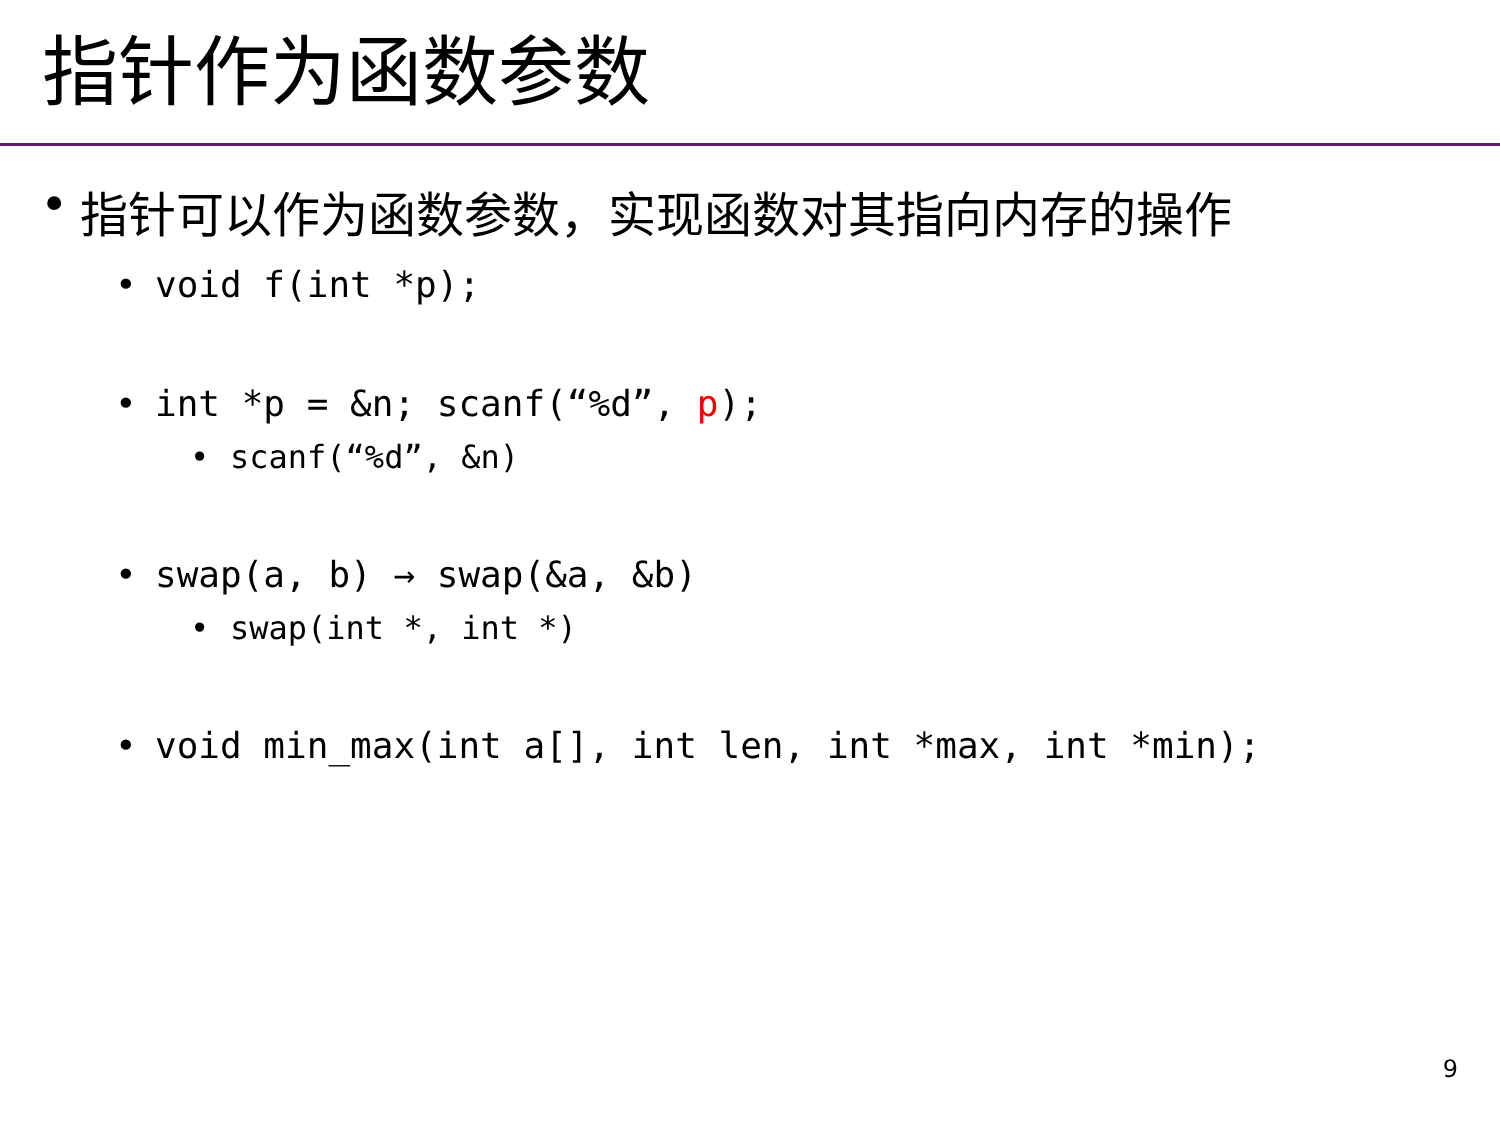指针作为函数参数
• 指针可以作为函数参数，实现函数对其指向内存的操作
• void f(int *p);
• int *p = &n; scanf(“%d”, p);
• scanf(“%d”, &n)
• swap(a, b) → swap(&a, &b)
• swap(int *, int *)
• void min_max(int a[], int len, int *max, int *min);
9